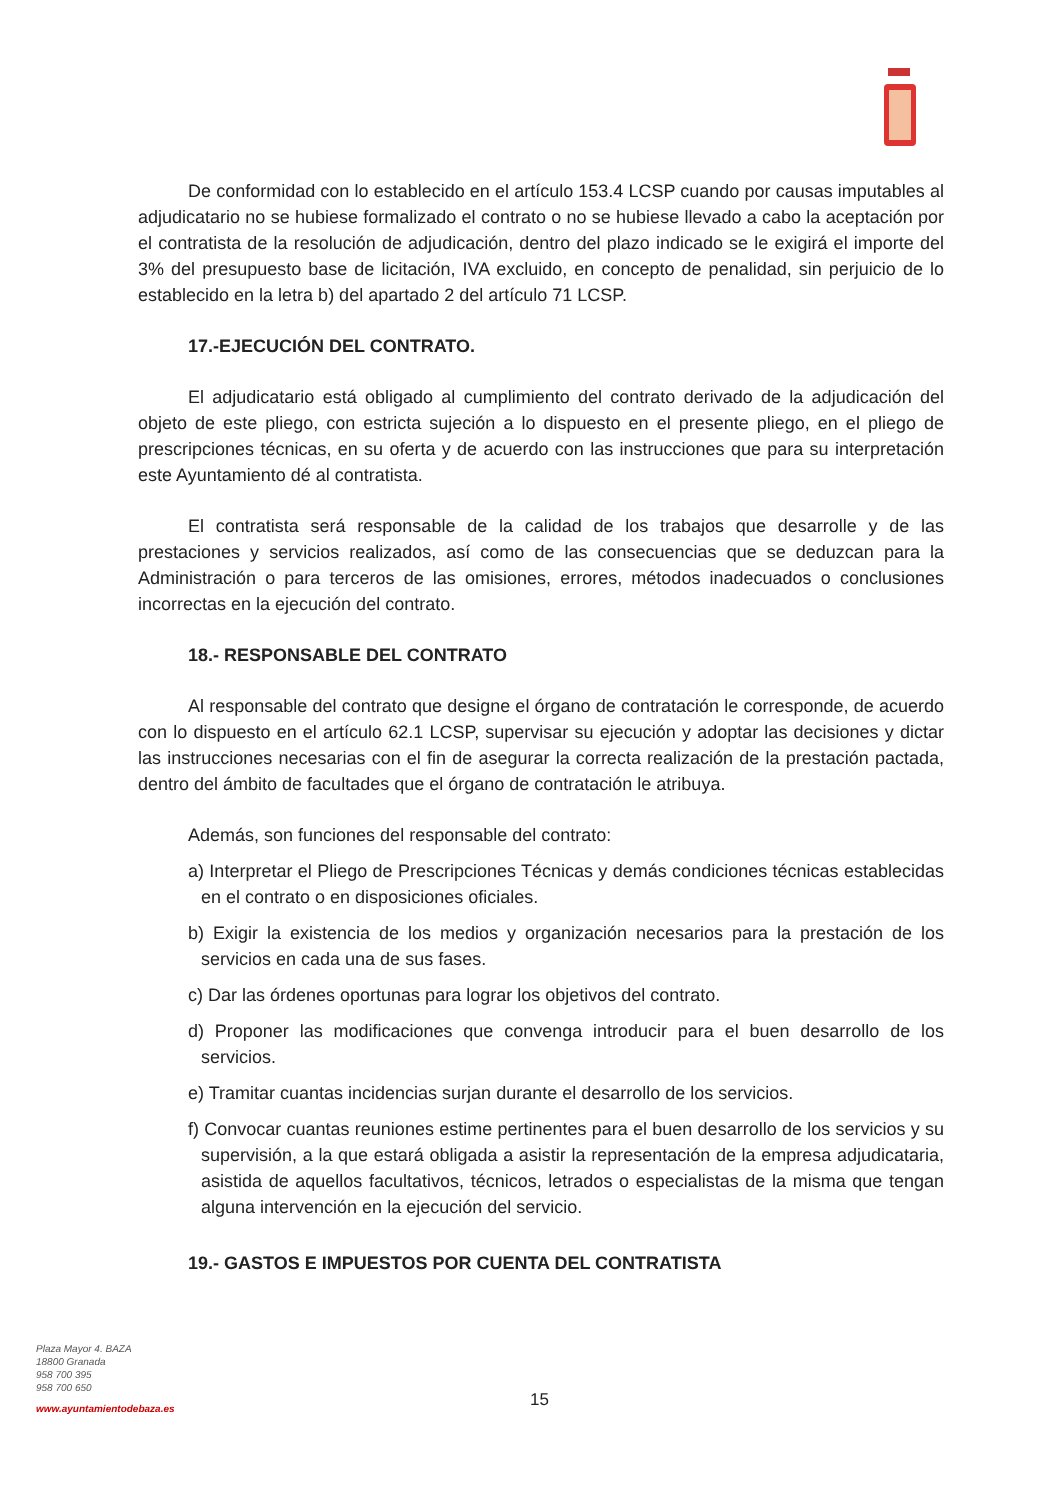De conformidad con lo establecido en el artículo 153.4 LCSP cuando por causas imputables al adjudicatario no se hubiese formalizado el contrato o no se hubiese llevado a cabo la aceptación por el contratista de la resolución de adjudicación, dentro del plazo indicado se le exigirá el importe del 3% del presupuesto base de licitación, IVA excluido, en concepto de penalidad, sin perjuicio de lo establecido en la letra b) del apartado 2 del artículo 71 LCSP.
17.-EJECUCIÓN DEL CONTRATO.
El adjudicatario está obligado al cumplimiento del contrato derivado de la adjudicación del objeto de este pliego, con estricta sujeción a lo dispuesto en el presente pliego, en el pliego de prescripciones técnicas, en su oferta y de acuerdo con las instrucciones que para su interpretación este Ayuntamiento dé al contratista.
El contratista será responsable de la calidad de los trabajos que desarrolle y de las prestaciones y servicios realizados, así como de las consecuencias que se deduzcan para la Administración o para terceros de las omisiones, errores, métodos inadecuados o conclusiones incorrectas en la ejecución del contrato.
18.- RESPONSABLE DEL CONTRATO
Al responsable del contrato que designe el órgano de contratación le corresponde, de acuerdo con lo dispuesto en el artículo 62.1 LCSP, supervisar su ejecución y adoptar las decisiones y dictar las instrucciones necesarias con el fin de asegurar la correcta realización de la prestación pactada, dentro del ámbito de facultades que el órgano de contratación le atribuya.
Además, son funciones del responsable del contrato:
a) Interpretar el Pliego de Prescripciones Técnicas y demás condiciones técnicas establecidas en el contrato o en disposiciones oficiales.
b) Exigir la existencia de los medios y organización necesarios para la prestación de los servicios en cada una de sus fases.
c) Dar las órdenes oportunas para lograr los objetivos del contrato.
d) Proponer las modificaciones que convenga introducir para el buen desarrollo de los servicios.
e) Tramitar cuantas incidencias surjan durante el desarrollo de los servicios.
f) Convocar cuantas reuniones estime pertinentes para el buen desarrollo de los servicios y su supervisión, a la que estará obligada a asistir la representación de la empresa adjudicataria, asistida de aquellos facultativos, técnicos, letrados o especialistas de la misma que tengan alguna intervención en la ejecución del servicio.
19.- GASTOS E IMPUESTOS POR CUENTA DEL CONTRATISTA
Plaza Mayor 4. BAZA
18800 Granada
958 700 395
958 700 650
www.ayuntamientodebaza.es
15